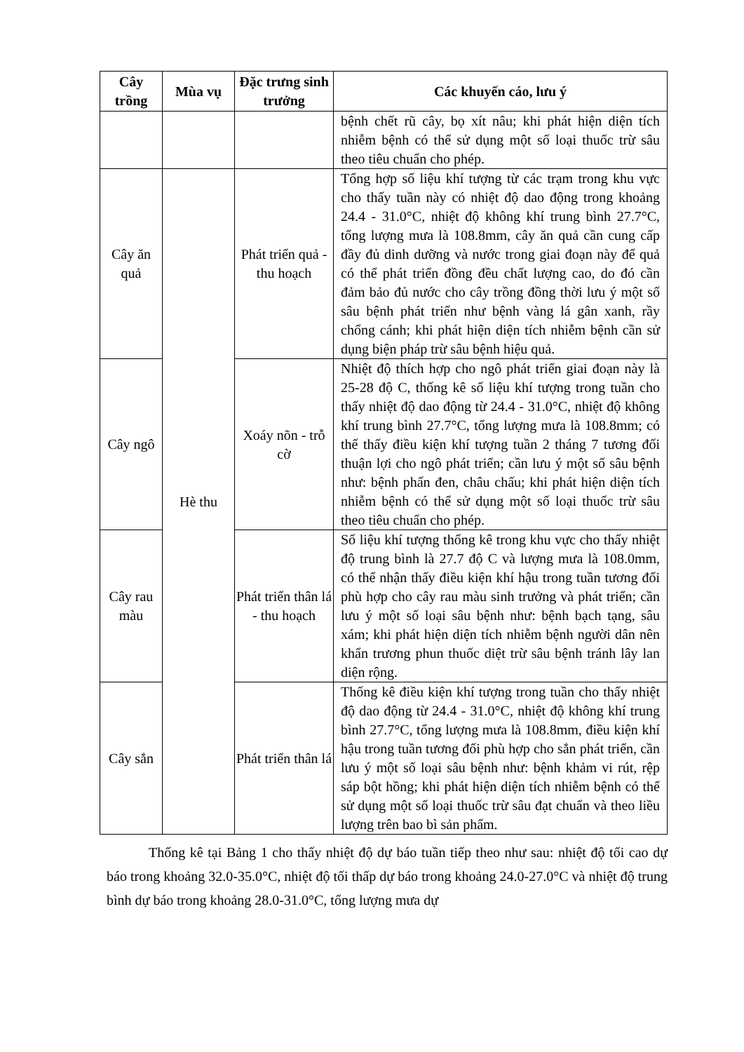| Cây trồng | Mùa vụ | Đặc trưng sinh trưởng | Các khuyến cáo, lưu ý |
| --- | --- | --- | --- |
| | | | bệnh chết rũ cây, bọ xít nâu; khi phát hiện diện tích nhiễm bệnh có thể sử dụng một số loại thuốc trừ sâu theo tiêu chuẩn cho phép. |
| Cây ăn quả | Hè thu | Phát triển quả - thu hoạch | Tổng hợp số liệu khí tượng từ các trạm trong khu vực cho thấy tuần này có nhiệt độ dao động trong khoảng 24.4 - 31.0°C, nhiệt độ không khí trung bình 27.7°C, tổng lượng mưa là 108.8mm, cây ăn quả cần cung cấp đầy đủ dinh dưỡng và nước trong giai đoạn này để quả có thể phát triển đồng đều chất lượng cao, do đó cần đảm bảo đủ nước cho cây trồng đồng thời lưu ý một số sâu bệnh phát triển như bệnh vàng lá gân xanh, rầy chổng cánh; khi phát hiện diện tích nhiễm bệnh cần sử dụng biện pháp trừ sâu bệnh hiệu quả. |
| Cây ngô | | Xoáy nõn - trỗ cờ | Nhiệt độ thích hợp cho ngô phát triển giai đoạn này là 25-28 độ C, thống kê số liệu khí tượng trong tuần cho thấy nhiệt độ dao động từ 24.4 - 31.0°C, nhiệt độ không khí trung bình 27.7°C, tổng lượng mưa là 108.8mm; có thể thấy điều kiện khí tượng tuần 2 tháng 7 tương đối thuận lợi cho ngô phát triển; cần lưu ý một số sâu bệnh như: bệnh phấn đen, châu chấu; khi phát hiện diện tích nhiễm bệnh có thể sử dụng một số loại thuốc trừ sâu theo tiêu chuẩn cho phép. |
| Cây rau màu | | Phát triển thân lá - thu hoạch | Số liệu khí tượng thống kê trong khu vực cho thấy nhiệt độ trung bình là 27.7 độ C và lượng mưa là 108.0mm, có thể nhận thấy điều kiện khí hậu trong tuần tương đối phù hợp cho cây rau màu sinh trưởng và phát triển; cần lưu ý một số loại sâu bệnh như: bệnh bạch tạng, sâu xám; khi phát hiện diện tích nhiễm bệnh người dân nên khẩn trương phun thuốc diệt trừ sâu bệnh tránh lây lan diện rộng. |
| Cây sắn | | Phát triển thân lá | Thống kê điều kiện khí tượng trong tuần cho thấy nhiệt độ dao động từ 24.4 - 31.0°C, nhiệt độ không khí trung bình 27.7°C, tổng lượng mưa là 108.8mm, điều kiện khí hậu trong tuần tương đối phù hợp cho sắn phát triển, cần lưu ý một số loại sâu bệnh như: bệnh khảm vi rút, rệp sáp bột hồng; khi phát hiện diện tích nhiễm bệnh có thể sử dụng một số loại thuốc trừ sâu đạt chuẩn và theo liều lượng trên bao bì sản phẩm. |
Thống kê tại Bảng 1 cho thấy nhiệt độ dự báo tuần tiếp theo như sau: nhiệt độ tối cao dự báo trong khoảng 32.0-35.0°C, nhiệt độ tối thấp dự báo trong khoảng 24.0-27.0°C và nhiệt độ trung bình dự báo trong khoảng 28.0-31.0°C, tổng lượng mưa dự